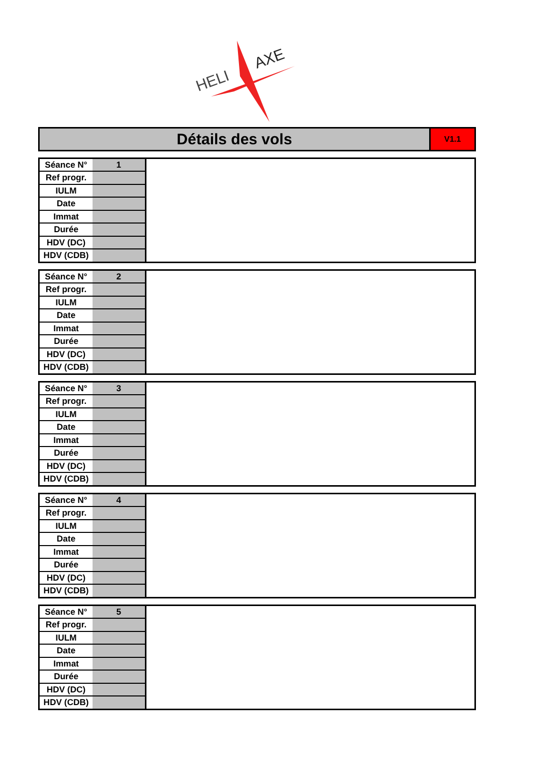HELI
AXE
Détails des vols
V1.1
| Séance N° | 1 |
| Ref progr. | |
| IULM | |
| Date | |
| Immat | |
| Durée | |
| HDV (DC) | |
| HDV (CDB) | |
| Séance N° | 2 |
| Ref progr. | |
| IULM | |
| Date | |
| Immat | |
| Durée | |
| HDV (DC) | |
| HDV (CDB) | |
| Séance N° | 3 |
| Ref progr. | |
| IULM | |
| Date | |
| Immat | |
| Durée | |
| HDV (DC) | |
| HDV (CDB) | |
| Séance N° | 4 |
| Ref progr. | |
| IULM | |
| Date | |
| Immat | |
| Durée | |
| HDV (DC) | |
| HDV (CDB) | |
| Séance N° | 5 |
| Ref progr. | |
| IULM | |
| Date | |
| Immat | |
| Durée | |
| HDV (DC) | |
| HDV (CDB) | |